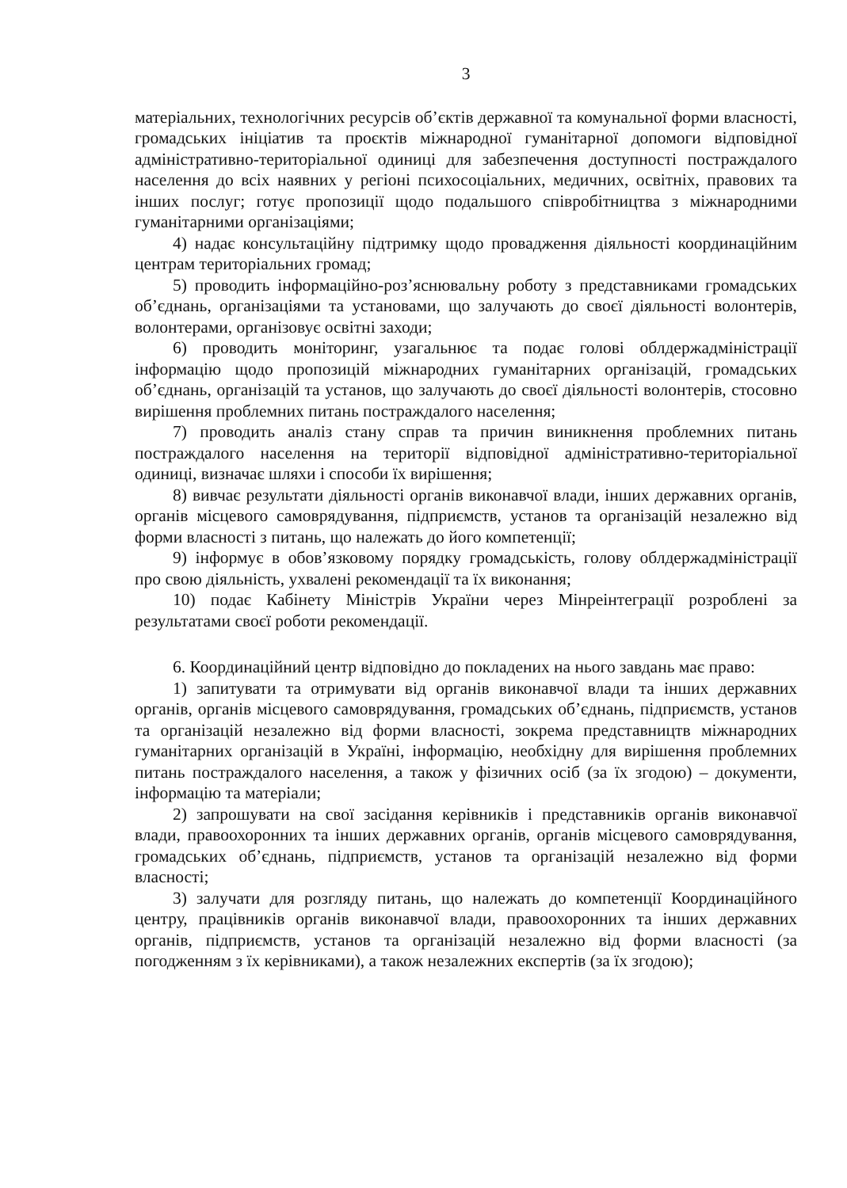3
матеріальних, технологічних ресурсів об’єктів державної та комунальної форми власності, громадських ініціатив та проєктів міжнародної гуманітарної допомоги відповідної адміністративно-територіальної одиниці для забезпечення доступності постраждалого населення до всіх наявних у регіоні психосоціальних, медичних, освітніх, правових та інших послуг; готує пропозиції щодо подальшого співробітництва з міжнародними гуманітарними організаціями;
4) надає консультаційну підтримку щодо провадження діяльності координаційним центрам територіальних громад;
5) проводить інформаційно-роз’яснювальну роботу з представниками громадських об’єднань, організаціями та установами, що залучають до своєї діяльності волонтерів, волонтерами, організовує освітні заходи;
6) проводить моніторинг, узагальнює та подає голові облдержадміністрації інформацію щодо пропозицій міжнародних гуманітарних організацій, громадських об’єднань, організацій та установ, що залучають до своєї діяльності волонтерів, стосовно вирішення проблемних питань постраждалого населення;
7) проводить аналіз стану справ та причин виникнення проблемних питань постраждалого населення на території відповідної адміністративно-територіальної одиниці, визначає шляхи і способи їх вирішення;
8) вивчає результати діяльності органів виконавчої влади, інших державних органів, органів місцевого самоврядування, підприємств, установ та організацій незалежно від форми власності з питань, що належать до його компетенції;
9) інформує в обов’язковому порядку громадськість, голову облдержадміністрації про свою діяльність, ухвалені рекомендації та їх виконання;
10) подає Кабінету Міністрів України через Мінреінтеграції розроблені за результатами своєї роботи рекомендації.
6. Координаційний центр відповідно до покладених на нього завдань має право:
1) запитувати та отримувати від органів виконавчої влади та інших державних органів, органів місцевого самоврядування, громадських об’єднань, підприємств, установ та організацій незалежно від форми власності, зокрема представництв міжнародних гуманітарних організацій в Україні, інформацію, необхідну для вирішення проблемних питань постраждалого населення, а також у фізичних осіб (за їх згодою) – документи, інформацію та матеріали;
2) запрошувати на свої засідання керівників і представників органів виконавчої влади, правоохоронних та інших державних органів, органів місцевого самоврядування, громадських об’єднань, підприємств, установ та організацій незалежно від форми власності;
3) залучати для розгляду питань, що належать до компетенції Координаційного центру, працівників органів виконавчої влади, правоохоронних та інших державних органів, підприємств, установ та організацій незалежно від форми власності (за погодженням з їх керівниками), а також незалежних експертів (за їх згодою);